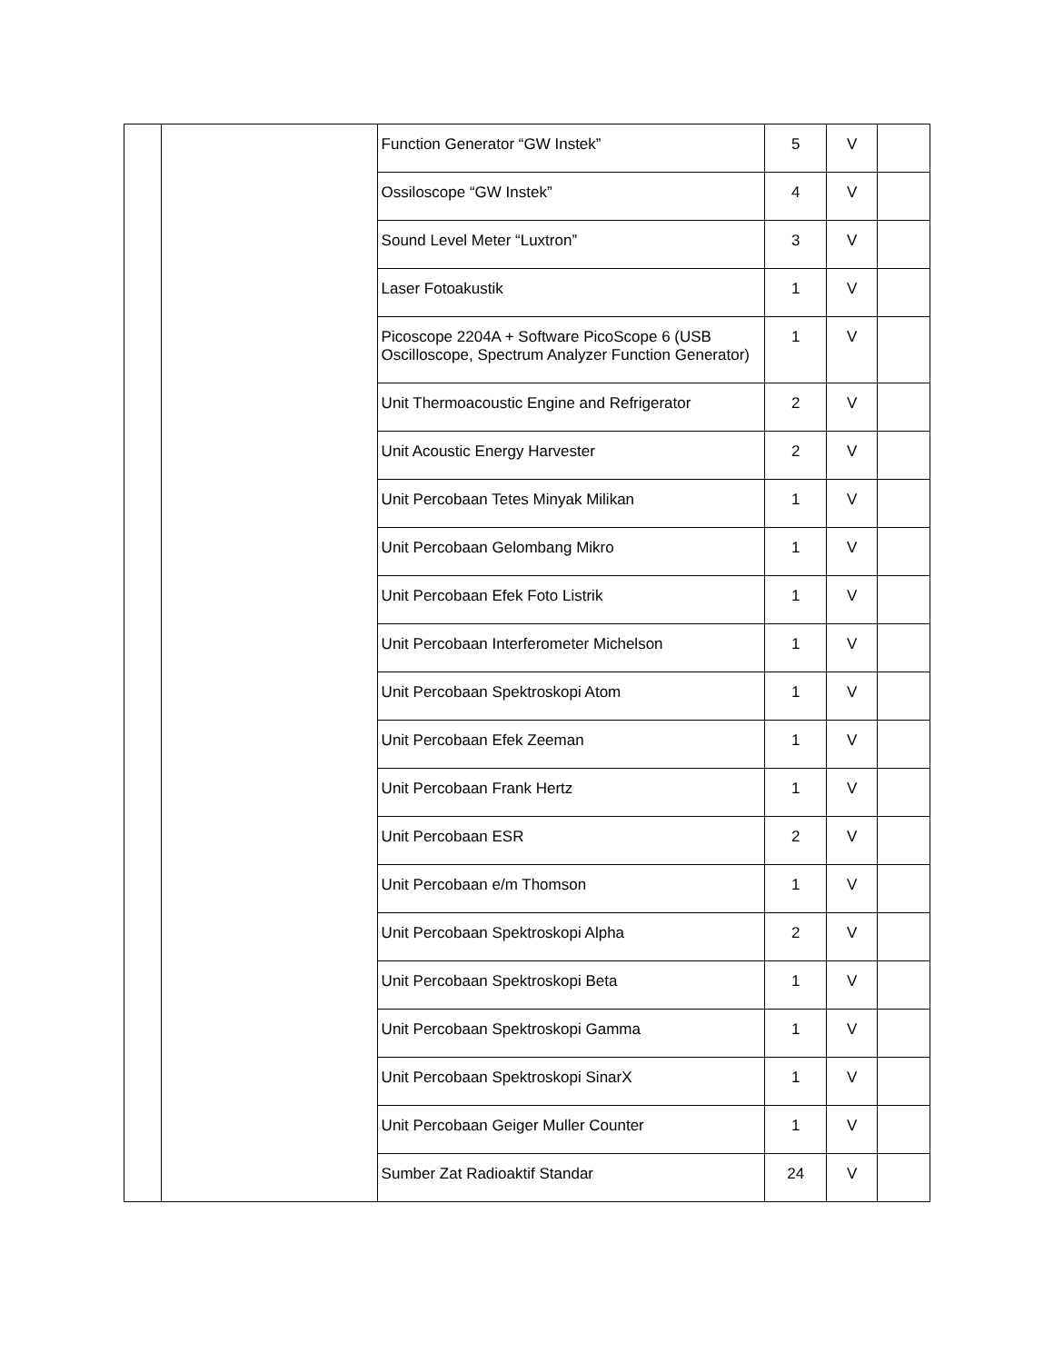| | | Function Generator “GW Instek” | 5 | V | |
| | | Ossiloscope “GW Instek” | 4 | V | |
| | | Sound Level Meter “Luxtron” | 3 | V | |
| | | Laser Fotoakustik | 1 | V | |
| | | Picoscope 2204A + Software PicoScope 6 (USB Oscilloscope, Spectrum Analyzer Function Generator) | 1 | V | |
| | | Unit Thermoacoustic Engine and Refrigerator | 2 | V | |
| | | Unit Acoustic Energy Harvester | 2 | V | |
| | | Unit Percobaan Tetes Minyak Milikan | 1 | V | |
| | | Unit Percobaan Gelombang Mikro | 1 | V | |
| | | Unit Percobaan Efek Foto Listrik | 1 | V | |
| | | Unit Percobaan Interferometer Michelson | 1 | V | |
| | | Unit Percobaan Spektroskopi Atom | 1 | V | |
| | | Unit Percobaan Efek Zeeman | 1 | V | |
| | | Unit Percobaan Frank Hertz | 1 | V | |
| | | Unit Percobaan ESR | 2 | V | |
| | | Unit Percobaan e/m Thomson | 1 | V | |
| | | Unit Percobaan Spektroskopi Alpha | 2 | V | |
| | | Unit Percobaan Spektroskopi Beta | 1 | V | |
| | | Unit Percobaan Spektroskopi Gamma | 1 | V | |
| | | Unit Percobaan Spektroskopi SinarX | 1 | V | |
| | | Unit Percobaan Geiger Muller Counter | 1 | V | |
| | | Sumber Zat Radioaktif Standar | 24 | V | |